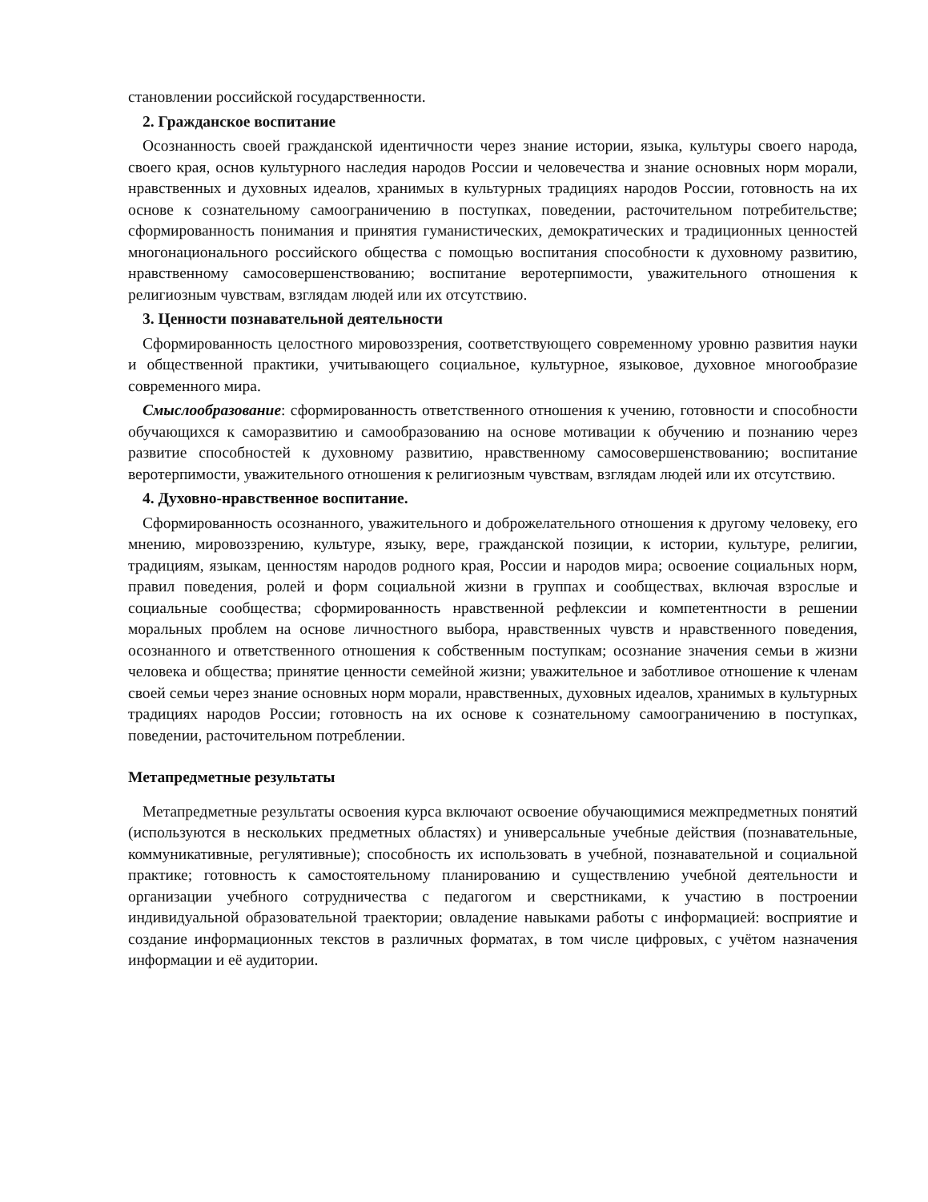становлении российской государственности.
2. Гражданское воспитание
Осознанность своей гражданской идентичности через знание истории, языка, культуры своего народа, своего края, основ культурного наследия народов России и человечества и знание основных норм морали, нравственных и духовных идеалов, хранимых в культурных традициях народов России, готовность на их основе к сознательному самоограничению в поступках, поведении, расточительном потребительстве; сформированность понимания и принятия гуманистических, демократических и традиционных ценностей многонационального российского общества с помощью воспитания способности к духовному развитию, нравственному самосовершенствованию; воспитание веротерпимости, уважительного отношения к религиозным чувствам, взглядам людей или их отсутствию.
3. Ценности познавательной деятельности
Сформированность целостного мировоззрения, соответствующего современному уровню развития науки и общественной практики, учитывающего социальное, культурное, языковое, духовное многообразие современного мира.
Смыслообразование: сформированность ответственного отношения к учению, готовности и способности обучающихся к саморазвитию и самообразованию на основе мотивации к обучению и познанию через развитие способностей к духовному развитию, нравственному самосовершенствованию; воспитание веротерпимости, уважительного отношения к религиозным чувствам, взглядам людей или их отсутствию.
4. Духовно-нравственное воспитание.
Сформированность осознанного, уважительного и доброжелательного отношения к другому человеку, его мнению, мировоззрению, культуре, языку, вере, гражданской позиции, к истории, культуре, религии, традициям, языкам, ценностям народов родного края, России и народов мира; освоение социальных норм, правил поведения, ролей и форм социальной жизни в группах и сообществах, включая взрослые и социальные сообщества; сформированность нравственной рефлексии и компетентности в решении моральных проблем на основе личностного выбора, нравственных чувств и нравственного поведения, осознанного и ответственного отношения к собственным поступкам; осознание значения семьи в жизни человека и общества; принятие ценности семейной жизни; уважительное и заботливое отношение к членам своей семьи через знание основных норм морали, нравственных, духовных идеалов, хранимых в культурных традициях народов России; готовность на их основе к сознательному самоограничению в поступках, поведении, расточительном потреблении.
Метапредметные результаты
Метапредметные результаты освоения курса включают освоение обучающимися межпредметных понятий (используются в нескольких предметных областях) и универсальные учебные действия (познавательные, коммуникативные, регулятивные); способность их использовать в учебной, познавательной и социальной практике; готовность к самостоятельному планированию и существлению учебной деятельности и организации учебного сотрудничества с педагогом и сверстниками, к участию в построении индивидуальной образовательной траектории; овладение навыками работы с информацией: восприятие и создание информационных текстов в различных форматах, в том числе цифровых, с учётом назначения информации и её аудитории.